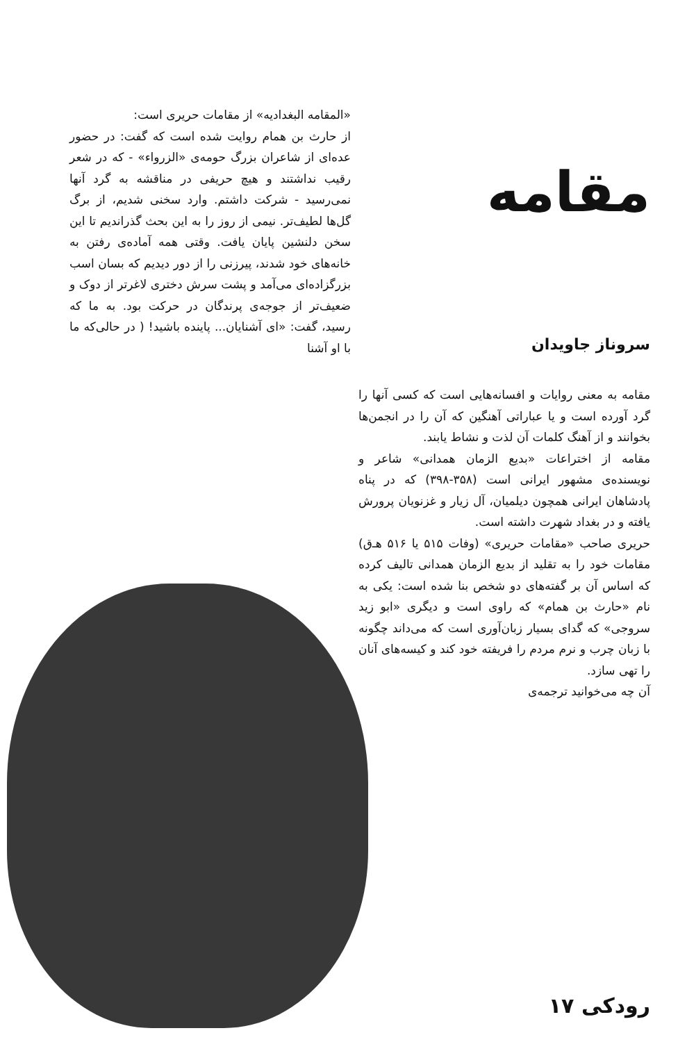مقامه
سروناز جاویدان
مقامه به معنی روایات و افسانه‌هایی است که کسی آنها را گرد آورده است و یا عباراتی آهنگین که آن را در انجمن‌ها بخوانند و از آهنگ کلمات آن لذت و نشاط یابند.
مقامه از اختراعات «بدیع الزمان همدانی» شاعر و نویسنده‌ی مشهور ایرانی است (۳۵۸-۳۹۸) که در پناه پادشاهان ایرانی همچون دیلمیان، آل زیار و غزنویان پرورش یافته و در بغداد شهرت داشته است.
حریری صاحب «مقامات حریری» (وفات ۵۱۵ یا ۵۱۶ هـ‌ق) مقامات خود را به تقلید از بدیع الزمان همدانی تالیف کرده که اساس آن بر گفته‌های دو شخص بنا شده است: یکی به نام «حارث بن همام» که راوی است و دیگری «ابو زید سروجی» که گدای بسیار زبان‌آوری است که می‌داند چگونه با زبان چرب و نرم مردم را فریفته خود کند و کیسه‌های آنان را تهی سازد.
آن چه می‌خوانید ترجمه‌ی
«المقامه البغدادیه» از مقامات حریری است:
از حارث بن همام روایت شده است که گفت: در حضور عده‌ای از شاعران بزرگ حومه‌ی «الزرواء» - که در شعر رقیب نداشتند و هیچ حریفی در مناقشه به گرد آنها نمی‌رسید - شرکت داشتم. وارد سخنی شدیم، از برگ گل‌ها لطیف‌تر. نیمی از روز را به این بحث گذراندیم تا این سخن دلنشین پایان یافت. وقتی همه آماده‌ی رفتن به خانه‌های خود شدند، پیرزنی را از دور دیدیم که بسان اسب بزرگزاده‌ای می‌آمد و پشت سرش دختری لاغرتر از دوک و ضعیف‌تر از جوجه‌ی پرندگان در حرکت بود. به ما که رسید، گفت: «ای آشنایان... پاینده باشید! ( در حالی‌که ما با او آشنا
رودکی ۱۷